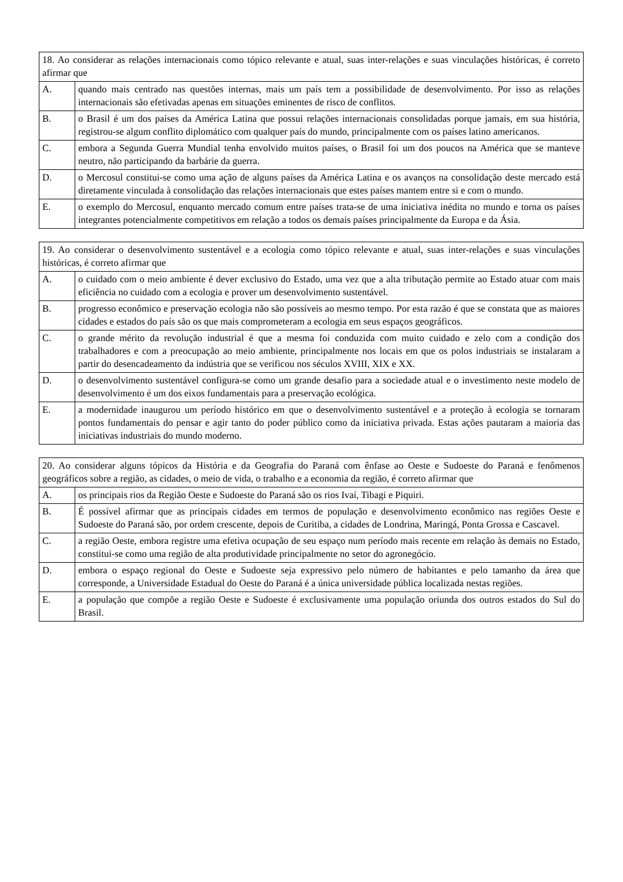| 18. Ao considerar as relações internacionais como tópico relevante e atual, suas inter-relações e suas vinculações históricas, é correto afirmar que | |
| A. | quando mais centrado nas questões internas, mais um país tem a possibilidade de desenvolvimento. Por isso as relações internacionais são efetivadas apenas em situações eminentes de risco de conflitos. |
| B. | o Brasil é um dos países da América Latina que possui relações internacionais consolidadas porque jamais, em sua história, registrou-se algum conflito diplomático com qualquer país do mundo, principalmente com os países latino americanos. |
| C. | embora a Segunda Guerra Mundial tenha envolvido muitos países, o Brasil foi um dos poucos na América que se manteve neutro, não participando da barbárie da guerra. |
| D. | o Mercosul constitui-se como uma ação de alguns países da América Latina e os avanços na consolidação deste mercado está diretamente vinculada à consolidação das relações internacionais que estes países mantem entre si e com o mundo. |
| E. | o exemplo do Mercosul, enquanto mercado comum entre países trata-se de uma iniciativa inédita no mundo e torna os países integrantes potencialmente competitivos em relação a todos os demais países principalmente da Europa e da Ásia. |
| 19. Ao considerar o desenvolvimento sustentável e a ecologia como tópico relevante e atual, suas inter-relações e suas vinculações históricas, é correto afirmar que | |
| A. | o cuidado com o meio ambiente é dever exclusivo do Estado, uma vez que a alta tributação permite ao Estado atuar com mais eficiência no cuidado com a ecologia e prover um desenvolvimento sustentável. |
| B. | progresso econômico e preservação ecologia não são possíveis ao mesmo tempo. Por esta razão é que se constata que as maiores cidades e estados do país são os que mais comprometeram a ecologia em seus espaços geográficos. |
| C. | o grande mérito da revolução industrial é que a mesma foi conduzida com muito cuidado e zelo com a condição dos trabalhadores e com a preocupação ao meio ambiente, principalmente nos locais em que os polos industriais se instalaram a partir do desencadeamento da indústria que se verificou nos séculos XVIII, XIX e XX. |
| D. | o desenvolvimento sustentável configura-se como um grande desafio para a sociedade atual e o investimento neste modelo de desenvolvimento é um dos eixos fundamentais para a preservação ecológica. |
| E. | a modernidade inaugurou um período histórico em que o desenvolvimento sustentável e a proteção à ecologia se tornaram pontos fundamentais do pensar e agir tanto do poder público como da iniciativa privada. Estas ações pautaram a maioria das iniciativas industriais do mundo moderno. |
| 20. Ao considerar alguns tópicos da História e da Geografia do Paraná com ênfase ao Oeste e Sudoeste do Paraná e fenômenos geográficos sobre a região, as cidades, o meio de vida, o trabalho e a economia da região, é correto afirmar que | |
| A. | os principais rios da Região Oeste e Sudoeste do Paraná são os rios Ivaí, Tibagi e Piquiri. |
| B. | É possível afirmar que as principais cidades em termos de população e desenvolvimento econômico nas regiões Oeste e Sudoeste do Paraná são, por ordem crescente, depois de Curitiba, a cidades de Londrina, Maringá, Ponta Grossa e Cascavel. |
| C. | a região Oeste, embora registre uma efetiva ocupação de seu espaço num período mais recente em relação às demais no Estado, constitui-se como uma região de alta produtividade principalmente no setor do agronegócio. |
| D. | embora o espaço regional do Oeste e Sudoeste seja expressivo pelo número de habitantes e pelo tamanho da área que corresponde, a Universidade Estadual do Oeste do Paraná é a única universidade pública localizada nestas regiões. |
| E. | a população que compõe a região Oeste e Sudoeste é exclusivamente uma população oriunda dos outros estados do Sul do Brasil. |